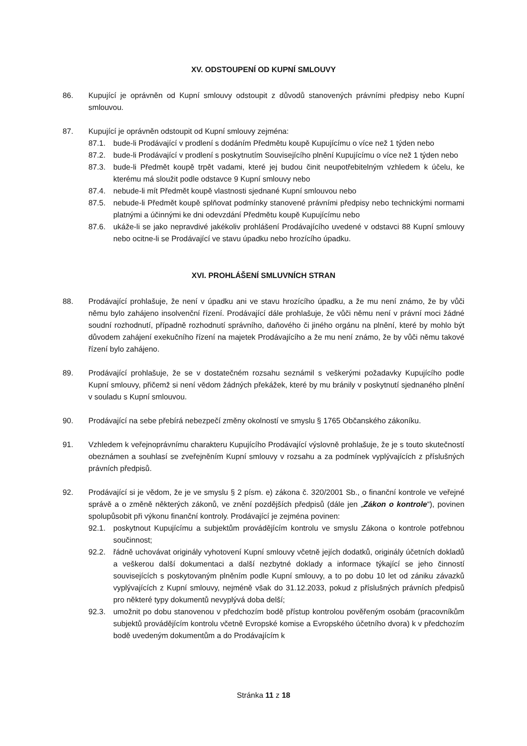XV. ODSTOUPENÍ OD KUPNÍ SMLOUVY
86. Kupující je oprávněn od Kupní smlouvy odstoupit z důvodů stanovených právními předpisy nebo Kupní smlouvou.
87. Kupující je oprávněn odstoupit od Kupní smlouvy zejména:
87.1. bude-li Prodávající v prodlení s dodáním Předmětu koupě Kupujícímu o více než 1 týden nebo
87.2. bude-li Prodávající v prodlení s poskytnutím Souvisejícího plnění Kupujícímu o více než 1 týden nebo
87.3. bude-li Předmět koupě trpět vadami, které jej budou činit neupotřebitelným vzhledem k účelu, ke kterému má sloužit podle odstavce 9 Kupní smlouvy nebo
87.4. nebude-li mít Předmět koupě vlastnosti sjednané Kupní smlouvou nebo
87.5. nebude-li Předmět koupě splňovat podmínky stanovené právními předpisy nebo technickými normami platnými a účinnými ke dni odevzdání Předmětu koupě Kupujícímu nebo
87.6. ukáže-li se jako nepravdivé jakékoliv prohlášení Prodávajícího uvedené v odstavci 88 Kupní smlouvy nebo ocitne-li se Prodávající ve stavu úpadku nebo hrozícího úpadku.
XVI. PROHLÁŠENÍ SMLUVNÍCH STRAN
88. Prodávající prohlašuje, že není v úpadku ani ve stavu hrozícího úpadku, a že mu není známo, že by vůči němu bylo zahájeno insolvenční řízení. Prodávající dále prohlašuje, že vůči němu není v právní moci žádné soudní rozhodnutí, případně rozhodnutí správního, daňového či jiného orgánu na plnění, které by mohlo být důvodem zahájení exekučního řízení na majetek Prodávajícího a že mu není známo, že by vůči němu takové řízení bylo zahájeno.
89. Prodávající prohlašuje, že se v dostatečném rozsahu seznámil s veškerými požadavky Kupujícího podle Kupní smlouvy, přičemž si není vědom žádných překážek, které by mu bránily v poskytnutí sjednaného plnění v souladu s Kupní smlouvou.
90. Prodávající na sebe přebírá nebezpečí změny okolností ve smyslu § 1765 Občanského zákoníku.
91. Vzhledem k veřejnoprávnímu charakteru Kupujícího Prodávající výslovně prohlašuje, že je s touto skutečností obeznámen a souhlasí se zveřejněním Kupní smlouvy v rozsahu a za podmínek vyplývajících z příslušných právních předpisů.
92. Prodávající si je vědom, že je ve smyslu § 2 písm. e) zákona č. 320/2001 Sb., o finanční kontrole ve veřejné správě a o změně některých zákonů, ve znění pozdějších předpisů (dále jen „Zákon o kontrole“), povinen spolupůsobit při výkonu finanční kontroly. Prodávající je zejména povinen:
92.1. poskytnout Kupujícímu a subjektům provádějícím kontrolu ve smyslu Zákona o kontrole potřebnou součinnost;
92.2. řádně uchovávat originály vyhotovení Kupní smlouvy včetně jejích dodatků, originály účetních dokladů a veškerou další dokumentaci a další nezbytné doklady a informace týkající se jeho činností souvisejících s poskytovaným plněním podle Kupní smlouvy, a to po dobu 10 let od zániku závazků vyplývajících z Kupní smlouvy, nejméně však do 31.12.2033, pokud z příslušných právních předpisů pro některé typy dokumentů nevyplývá doba delší;
92.3. umožnit po dobu stanovenou v předchozím bodě přístup kontrolou pověřeným osobám (pracovníkům subjektů provádějícím kontrolu včetně Evropské komise a Evropského účetního dvora) k v předchozím bodě uvedeným dokumentům a do Prodávajícím k
Stránka 11 z 18